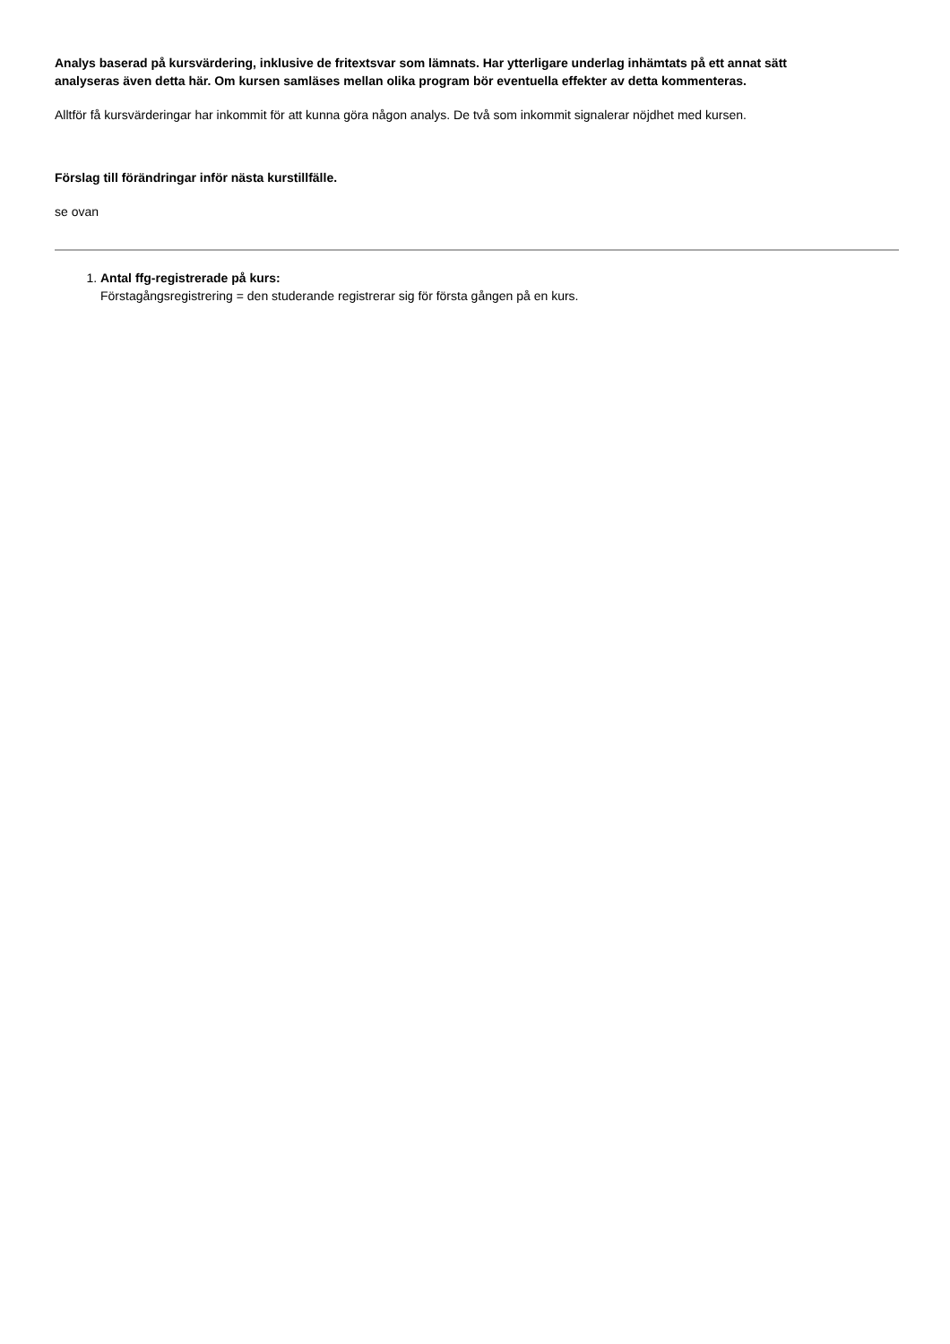Analys baserad på kursvärdering, inklusive de fritextsvar som lämnats. Har ytterligare underlag inhämtats på ett annat sätt analyseras även detta här. Om kursen samläses mellan olika program bör eventuella effekter av detta kommenteras.
Alltför få kursvärderingar har inkommit för att kunna göra någon analys. De två som inkommit signalerar nöjdhet med kursen.
Förslag till förändringar inför nästa kurstillfälle.
se ovan
1. Antal ffg-registrerade på kurs:
Förstagångsregistrering = den studerande registrerar sig för första gången på en kurs.